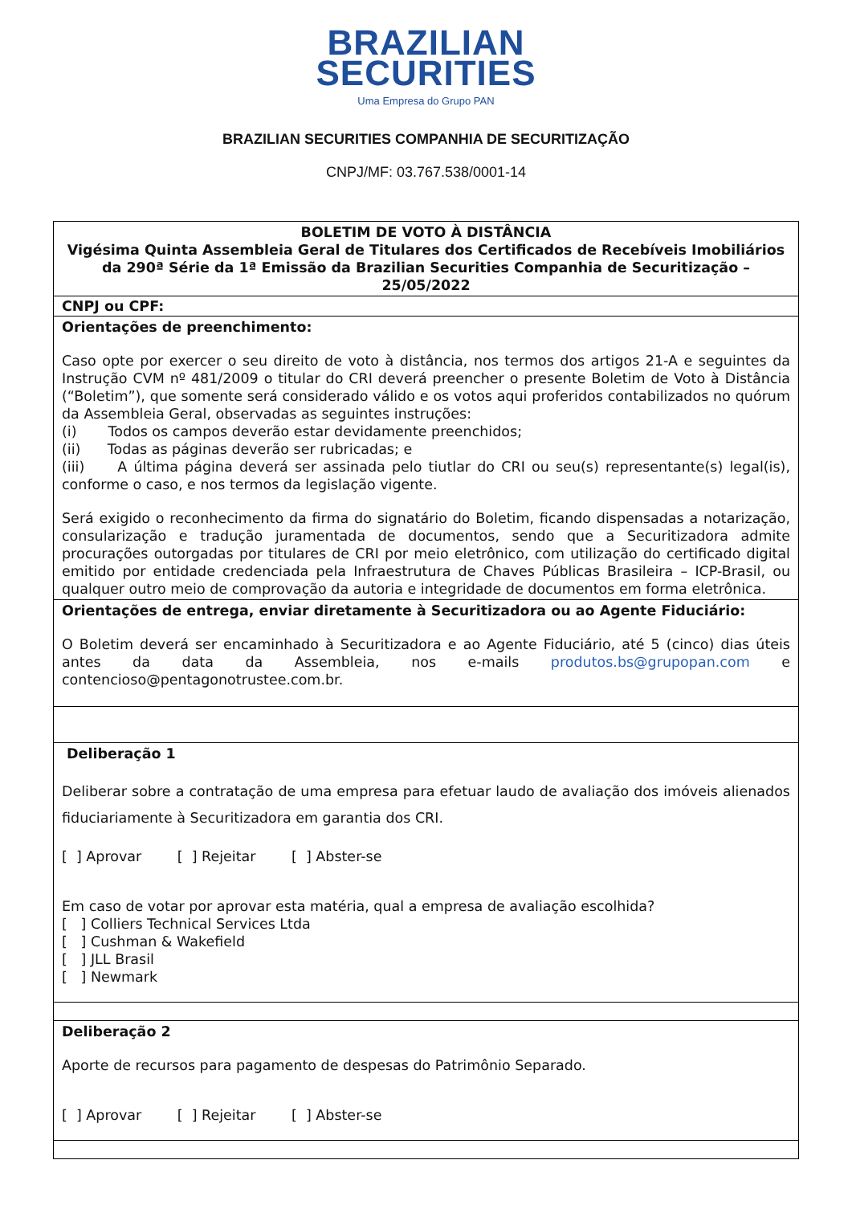BRAZILIAN
SECURITIES
Uma Empresa do Grupo PAN
BRAZILIAN SECURITIES COMPANHIA DE SECURITIZAÇÃO
CNPJ/MF: 03.767.538/0001-14
BOLETIM DE VOTO À DISTÂNCIA
Vigésima Quinta Assembleia Geral de Titulares dos Certificados de Recebíveis Imobiliários da 290ª Série da 1ª Emissão da Brazilian Securities Companhia de Securitização – 25/05/2022
CNPJ ou CPF:
Orientações de preenchimento:
Caso opte por exercer o seu direito de voto à distância, nos termos dos artigos 21-A e seguintes da Instrução CVM nº 481/2009 o titular do CRI deverá preencher o presente Boletim de Voto à Distância (“Boletim”), que somente será considerado válido e os votos aqui proferidos contabilizados no quórum da Assembleia Geral, observadas as seguintes instruções:
(i) Todos os campos deverão estar devidamente preenchidos;
(ii) Todas as páginas deverão ser rubricadas; e
(iii) A última página deverá ser assinada pelo tiutlar do CRI ou seu(s) representante(s) legal(is), conforme o caso, e nos termos da legislação vigente.
Será exigido o reconhecimento da firma do signatário do Boletim, ficando dispensadas a notarização, consularização e tradução juramentada de documentos, sendo que a Securitizadora admite procurações outorgadas por titulares de CRI por meio eletrônico, com utilização do certificado digital emitido por entidade credenciada pela Infraestrutura de Chaves Públicas Brasileira – ICP-Brasil, ou qualquer outro meio de comprovação da autoria e integridade de documentos em forma eletrônica.
Orientações de entrega, enviar diretamente à Securitizadora ou ao Agente Fiduciário:
O Boletim deverá ser encaminhado à Securitizadora e ao Agente Fiduciário, até 5 (cinco) dias úteis antes da data da Assembleia, nos e-mails produtos.bs@grupopan.com e contencioso@pentagonotrustee.com.br.
Deliberação 1
Deliberar sobre a contratação de uma empresa para efetuar laudo de avaliação dos imóveis alienados fiduciariamente à Securitizadora em garantia dos CRI.
[ ] Aprovar [ ] Rejeitar [ ] Abster-se
Em caso de votar por aprovar esta matéria, qual a empresa de avaliação escolhida?
[ ] Colliers Technical Services Ltda
[ ] Cushman & Wakefield
[ ] JLL Brasil
[ ] Newmark
Deliberação 2
Aporte de recursos para pagamento de despesas do Patrimônio Separado.
[ ] Aprovar [ ] Rejeitar [ ] Abster-se